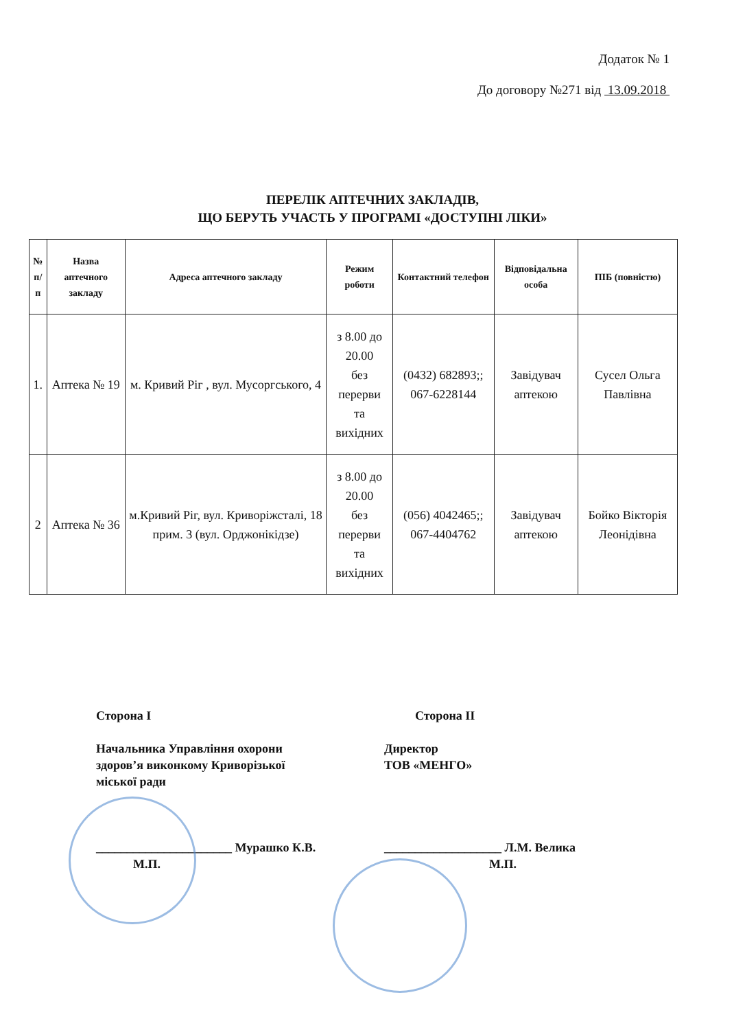Додаток № 1
До договору №271 від 13.09.2018
ПЕРЕЛІК АПТЕЧНИХ ЗАКЛАДІВ,
ЩО БЕРУТЬ УЧАСТЬ У ПРОГРАМІ «ДОСТУПНІ ЛІКИ»
| № п/п | Назва аптечного закладу | Адреса аптечного закладу | Режим роботи | Контактний телефон | Відповідальна особа | ПІБ (повністю) |
| --- | --- | --- | --- | --- | --- | --- |
| 1. | Аптека № 19 | м. Кривий Ріг , вул. Мусоргського, 4 | з 8.00 до 20.00 без перерви та вихідних | (0432) 682893;; 067-6228144 | Завідувач аптекою | Сусел Ольга Павлівна |
| 2 | Аптека № 36 | м.Кривий Ріг, вул. Криворіжсталі, 18 прим. 3 (вул. Орджонікідзе) | з 8.00 до 20.00 без перерви та вихідних | (056) 4042465;; 067-4404762 | Завідувач аптекою | Бойко Вікторія Леонідівна |
Сторона І
Начальника Управління охорони
здоров’я виконкому Криворізької
міської ради
______________________ Мурашко К.В.
М.П.
Сторона ІІ
Директор
ТОВ «МЕНГО»
___________________ Л.М. Велика
М.П.